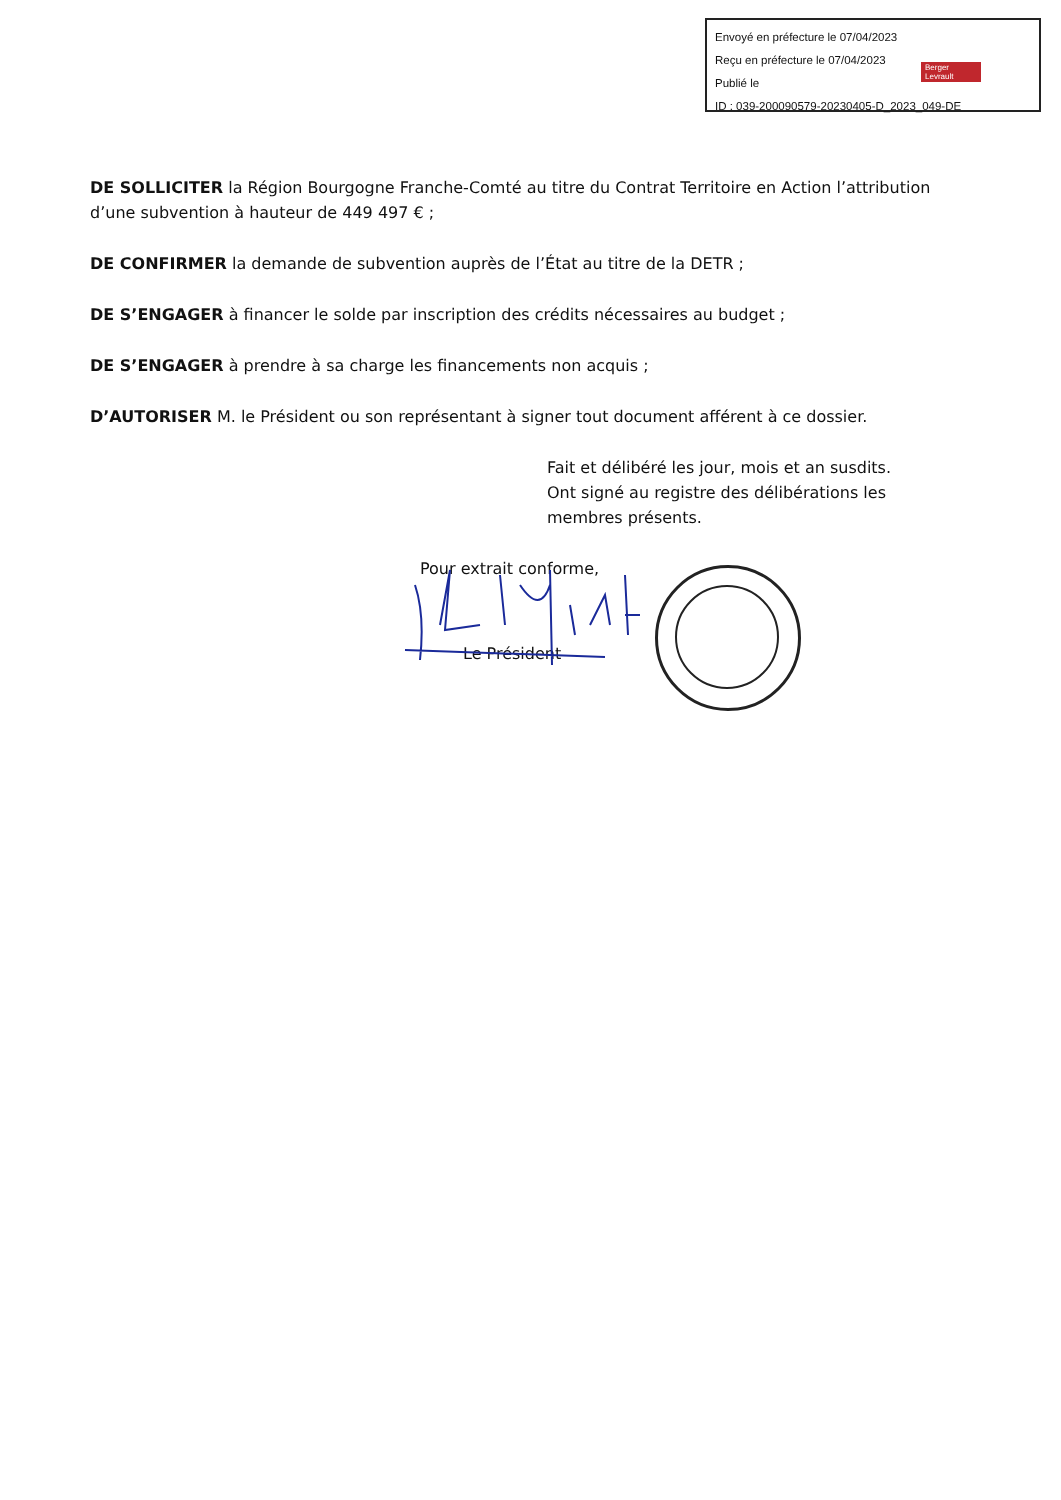Envoyé en préfecture le 07/04/2023
Reçu en préfecture le 07/04/2023
Publié le
ID : 039-200090579-20230405-D_2023_049-DE
Berger
Levrault
DE SOLLICITER la Région Bourgogne Franche-Comté au titre du Contrat Territoire en Action l’attribution d’une subvention à hauteur de 449 497 € ;
DE CONFIRMER la demande de subvention auprès de l’État au titre de la DETR ;
DE S’ENGAGER à financer le solde par inscription des crédits nécessaires au budget ;
DE S’ENGAGER à prendre à sa charge les financements non acquis ;
D’AUTORISER M. le Président ou son représentant à signer tout document afférent à ce dossier.
Fait et délibéré les jour, mois et an susdits.
Ont signé au registre des délibérations les membres présents.
Pour extrait conforme,
Le Président